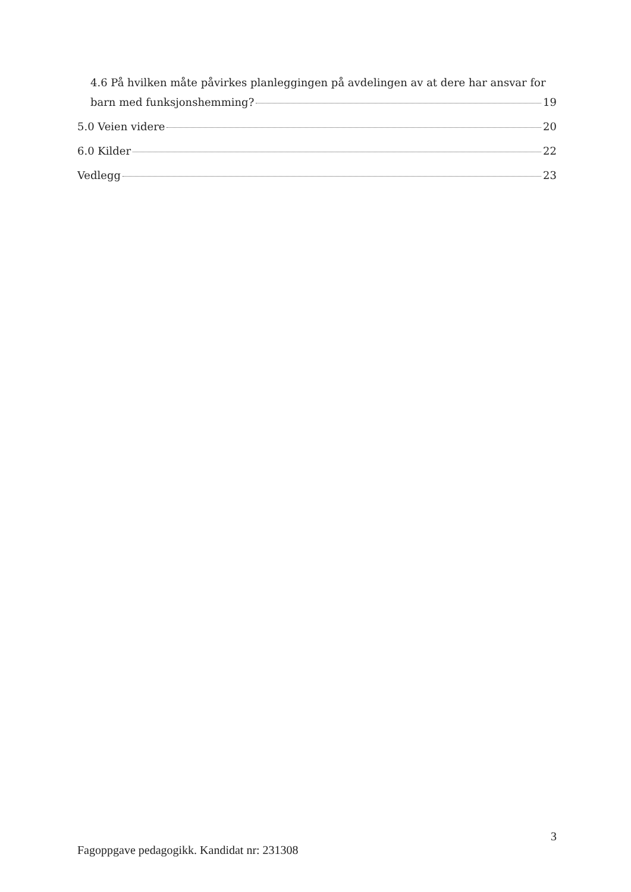4.6 På hvilken måte påvirkes planleggingen på avdelingen av at dere har ansvar for
barn med funksjonshemming? 19
5.0 Veien videre 20
6.0 Kilder 22
Vedlegg 23
3
Fagoppgave pedagogikk. Kandidat nr: 231308